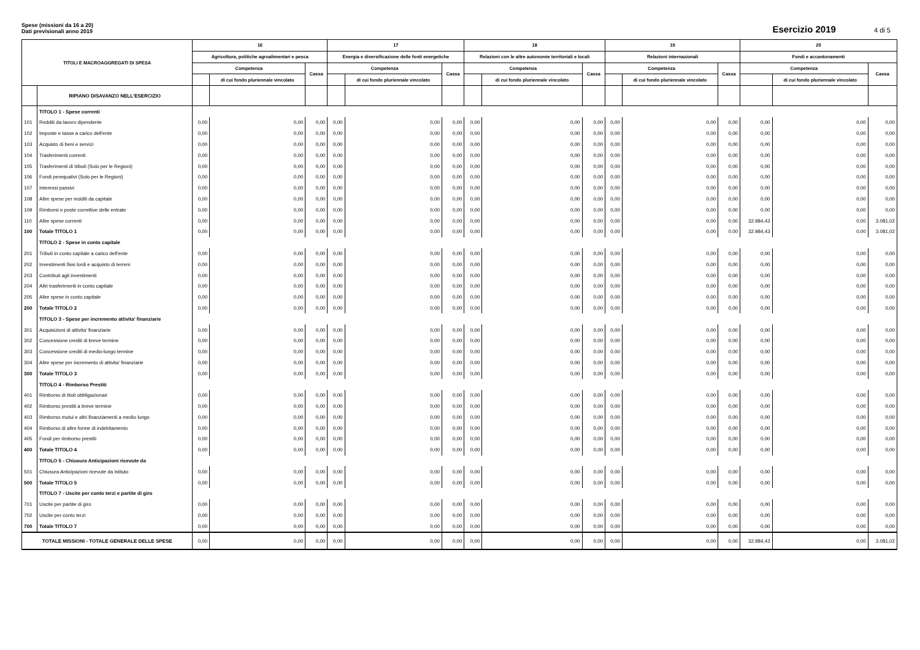Spese (missioni da 16 a 20)
Dati previsionali anno 2019
Esercizio 2019 4 di 5
| TITOLI E MACROAGGREGATI DI SPESA | | 16 | | | 17 | | | 18 | | | 19 | | | 20 | | |
| --- | --- | --- | --- | --- | --- | --- | --- | --- | --- | --- | --- | --- | --- | --- | --- | --- |
| | | Agricoltura, politiche agroalimentari e pesca | | | Energia e diversificazione delle fonti energetiche | | | Relazioni con le altre autonomie territoriali e locali | | | Relazioni internazionali | | | Fondi e accantonamenti | | |
| | | Competenza | | Cassa | Competenza | | Cassa | Competenza | | Cassa | Competenza | | Cassa | Competenza | | Cassa |
| | | | di cui fondo pluriennale vincolato | | | di cui fondo pluriennale vincolato | | | di cui fondo pluriennale vincolato | | | di cui fondo pluriennale vincolato | | | di cui fondo pluriennale vincolato | |
| | RIPIANO DISAVANZO NELL'ESERCIZIO | | | | | | | | | | | | | | | |
| | TITOLO 1 - Spese correnti | | | | | | | | | | | | | | | |
| 101 | Redditi da lavoro dipendente | 0,00 | 0,00 | 0,00 | 0,00 | 0,00 | 0,00 | 0,00 | 0,00 | 0,00 | 0,00 | 0,00 | 0,00 | 0,00 | 0,00 | 0,00 |
| 102 | Imposte e tasse a carico dell'ente | 0,00 | 0,00 | 0,00 | 0,00 | 0,00 | 0,00 | 0,00 | 0,00 | 0,00 | 0,00 | 0,00 | 0,00 | 0,00 | 0,00 | 0,00 |
| 103 | Acquisto di beni e servizi | 0,00 | 0,00 | 0,00 | 0,00 | 0,00 | 0,00 | 0,00 | 0,00 | 0,00 | 0,00 | 0,00 | 0,00 | 0,00 | 0,00 | 0,00 |
| 104 | Trasferimenti correnti | 0,00 | 0,00 | 0,00 | 0,00 | 0,00 | 0,00 | 0,00 | 0,00 | 0,00 | 0,00 | 0,00 | 0,00 | 0,00 | 0,00 | 0,00 |
| 105 | Trasferimenti di tributi (Solo per le Regioni) | 0,00 | 0,00 | 0,00 | 0,00 | 0,00 | 0,00 | 0,00 | 0,00 | 0,00 | 0,00 | 0,00 | 0,00 | 0,00 | 0,00 | 0,00 |
| 106 | Fondi perequativi (Solo per le Regioni) | 0,00 | 0,00 | 0,00 | 0,00 | 0,00 | 0,00 | 0,00 | 0,00 | 0,00 | 0,00 | 0,00 | 0,00 | 0,00 | 0,00 | 0,00 |
| 107 | Interessi passivi | 0,00 | 0,00 | 0,00 | 0,00 | 0,00 | 0,00 | 0,00 | 0,00 | 0,00 | 0,00 | 0,00 | 0,00 | 0,00 | 0,00 | 0,00 |
| 108 | Altre spese per redditi da capitale | 0,00 | 0,00 | 0,00 | 0,00 | 0,00 | 0,00 | 0,00 | 0,00 | 0,00 | 0,00 | 0,00 | 0,00 | 0,00 | 0,00 | 0,00 |
| 109 | Rimborsi e poste correttive delle entrate | 0,00 | 0,00 | 0,00 | 0,00 | 0,00 | 0,00 | 0,00 | 0,00 | 0,00 | 0,00 | 0,00 | 0,00 | 0,00 | 0,00 | 0,00 |
| 110 | Altre spese correnti | 0,00 | 0,00 | 0,00 | 0,00 | 0,00 | 0,00 | 0,00 | 0,00 | 0,00 | 0,00 | 0,00 | 0,00 | 32.984,43 | 0,00 | 3.081,02 |
| 100 | Totale TITOLO 1 | 0,00 | 0,00 | 0,00 | 0,00 | 0,00 | 0,00 | 0,00 | 0,00 | 0,00 | 0,00 | 0,00 | 0,00 | 32.984,43 | 0,00 | 3.081,02 |
| | TITOLO 2 - Spese in conto capitale | | | | | | | | | | | | | | | |
| 201 | Tributi in conto capitale a carico dell'ente | 0,00 | 0,00 | 0,00 | 0,00 | 0,00 | 0,00 | 0,00 | 0,00 | 0,00 | 0,00 | 0,00 | 0,00 | 0,00 | 0,00 | 0,00 |
| 202 | Investimenti fissi lordi e acquisto di terreni | 0,00 | 0,00 | 0,00 | 0,00 | 0,00 | 0,00 | 0,00 | 0,00 | 0,00 | 0,00 | 0,00 | 0,00 | 0,00 | 0,00 | 0,00 |
| 203 | Contributi agli investimenti | 0,00 | 0,00 | 0,00 | 0,00 | 0,00 | 0,00 | 0,00 | 0,00 | 0,00 | 0,00 | 0,00 | 0,00 | 0,00 | 0,00 | 0,00 |
| 204 | Altri trasferimenti in conto capitale | 0,00 | 0,00 | 0,00 | 0,00 | 0,00 | 0,00 | 0,00 | 0,00 | 0,00 | 0,00 | 0,00 | 0,00 | 0,00 | 0,00 | 0,00 |
| 205 | Altre spese in conto capitale | 0,00 | 0,00 | 0,00 | 0,00 | 0,00 | 0,00 | 0,00 | 0,00 | 0,00 | 0,00 | 0,00 | 0,00 | 0,00 | 0,00 | 0,00 |
| 200 | Totale TITOLO 2 | 0,00 | 0,00 | 0,00 | 0,00 | 0,00 | 0,00 | 0,00 | 0,00 | 0,00 | 0,00 | 0,00 | 0,00 | 0,00 | 0,00 | 0,00 |
| | TITOLO 3 - Spese per incremento attivita' finanziarie | | | | | | | | | | | | | | | |
| 301 | Acquisizioni di attivita' finanziarie | 0,00 | 0,00 | 0,00 | 0,00 | 0,00 | 0,00 | 0,00 | 0,00 | 0,00 | 0,00 | 0,00 | 0,00 | 0,00 | 0,00 | 0,00 |
| 302 | Concessione crediti di breve termine | 0,00 | 0,00 | 0,00 | 0,00 | 0,00 | 0,00 | 0,00 | 0,00 | 0,00 | 0,00 | 0,00 | 0,00 | 0,00 | 0,00 | 0,00 |
| 303 | Concessione crediti di medio-lungo termine | 0,00 | 0,00 | 0,00 | 0,00 | 0,00 | 0,00 | 0,00 | 0,00 | 0,00 | 0,00 | 0,00 | 0,00 | 0,00 | 0,00 | 0,00 |
| 304 | Altre spese per incremento di attivita' finanziarie | 0,00 | 0,00 | 0,00 | 0,00 | 0,00 | 0,00 | 0,00 | 0,00 | 0,00 | 0,00 | 0,00 | 0,00 | 0,00 | 0,00 | 0,00 |
| 300 | Totale TITOLO 3 | 0,00 | 0,00 | 0,00 | 0,00 | 0,00 | 0,00 | 0,00 | 0,00 | 0,00 | 0,00 | 0,00 | 0,00 | 0,00 | 0,00 | 0,00 |
| | TITOLO 4 - Rimborso Prestiti | | | | | | | | | | | | | | | |
| 401 | Rimborso di titoli obbligazionari | 0,00 | 0,00 | 0,00 | 0,00 | 0,00 | 0,00 | 0,00 | 0,00 | 0,00 | 0,00 | 0,00 | 0,00 | 0,00 | 0,00 | 0,00 |
| 402 | Rimborso prestiti a breve termine | 0,00 | 0,00 | 0,00 | 0,00 | 0,00 | 0,00 | 0,00 | 0,00 | 0,00 | 0,00 | 0,00 | 0,00 | 0,00 | 0,00 | 0,00 |
| 403 | Rimborso mutui e altri finanziamenti a medio lungo | 0,00 | 0,00 | 0,00 | 0,00 | 0,00 | 0,00 | 0,00 | 0,00 | 0,00 | 0,00 | 0,00 | 0,00 | 0,00 | 0,00 | 0,00 |
| 404 | Rimborso di altre forme di indebitamento | 0,00 | 0,00 | 0,00 | 0,00 | 0,00 | 0,00 | 0,00 | 0,00 | 0,00 | 0,00 | 0,00 | 0,00 | 0,00 | 0,00 | 0,00 |
| 405 | Fondi per rimborso prestiti | 0,00 | 0,00 | 0,00 | 0,00 | 0,00 | 0,00 | 0,00 | 0,00 | 0,00 | 0,00 | 0,00 | 0,00 | 0,00 | 0,00 | 0,00 |
| 400 | Totale TITOLO 4 | 0,00 | 0,00 | 0,00 | 0,00 | 0,00 | 0,00 | 0,00 | 0,00 | 0,00 | 0,00 | 0,00 | 0,00 | 0,00 | 0,00 | 0,00 |
| | TITOLO 5 - Chiusura Anticipazioni ricevute da | | | | | | | | | | | | | | | |
| 501 | Chiusura Anticipazioni ricevute da istituto | 0,00 | 0,00 | 0,00 | 0,00 | 0,00 | 0,00 | 0,00 | 0,00 | 0,00 | 0,00 | 0,00 | 0,00 | 0,00 | 0,00 | 0,00 |
| 500 | Totale TITOLO 5 | 0,00 | 0,00 | 0,00 | 0,00 | 0,00 | 0,00 | 0,00 | 0,00 | 0,00 | 0,00 | 0,00 | 0,00 | 0,00 | 0,00 | 0,00 |
| | TITOLO 7 - Uscite per conto terzi e partite di giro | | | | | | | | | | | | | | | |
| 701 | Uscite per partite di giro | 0,00 | 0,00 | 0,00 | 0,00 | 0,00 | 0,00 | 0,00 | 0,00 | 0,00 | 0,00 | 0,00 | 0,00 | 0,00 | 0,00 | 0,00 |
| 702 | Uscite per conto terzi | 0,00 | 0,00 | 0,00 | 0,00 | 0,00 | 0,00 | 0,00 | 0,00 | 0,00 | 0,00 | 0,00 | 0,00 | 0,00 | 0,00 | 0,00 |
| 700 | Totale TITOLO 7 | 0,00 | 0,00 | 0,00 | 0,00 | 0,00 | 0,00 | 0,00 | 0,00 | 0,00 | 0,00 | 0,00 | 0,00 | 0,00 | 0,00 | 0,00 |
| TOTALE MISSIONI - TOTALE GENERALE DELLE SPESE | | 0,00 | 0,00 | 0,00 | 0,00 | 0,00 | 0,00 | 0,00 | 0,00 | 0,00 | 0,00 | 0,00 | 0,00 | 32.984,43 | 0,00 | 3.081,02 |